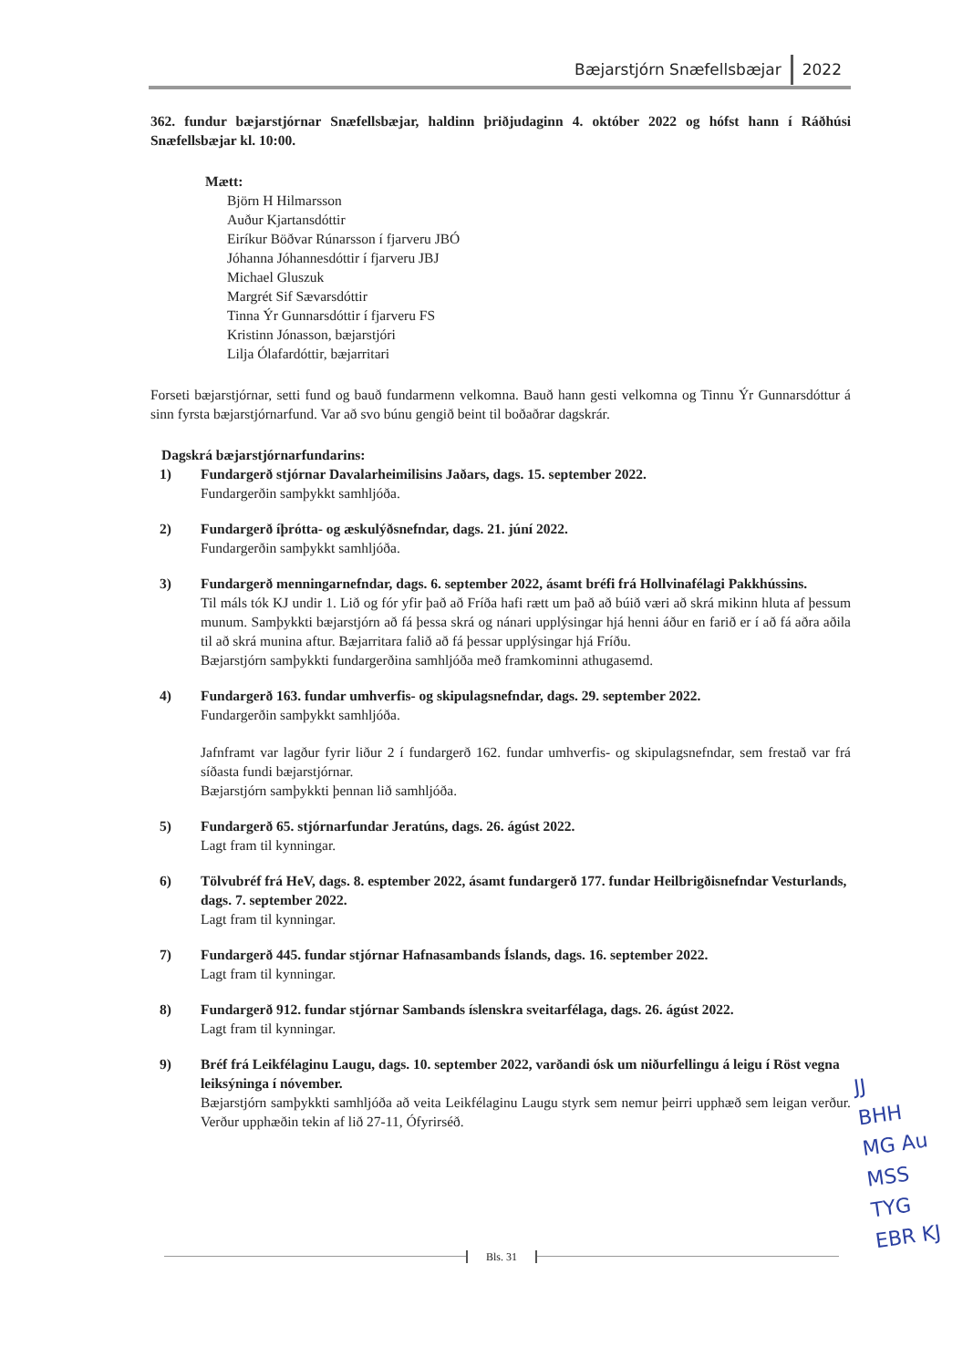Bæjarstjórn Snæfellsbæjar 2022
362. fundur bæjarstjórnar Snæfellsbæjar, haldinn þriðjudaginn 4. október 2022 og hófst hann í Ráðhúsi Snæfellsbæjar kl. 10:00.
Mætt:
Björn H Hilmarsson
Auður Kjartansdóttir
Eiríkur Böðvar Rúnarsson í fjarveru JBÓ
Jóhanna Jóhannesdóttir í fjarveru JBJ
Michael Gluszuk
Margrét Sif Sævarsdóttir
Tinna Ýr Gunnarsdóttir í fjarveru FS
Kristinn Jónasson, bæjarstjóri
Lilja Ólafardóttir, bæjarritari
Forseti bæjarstjórnar, setti fund og bauð fundarmenn velkomna. Bauð hann gesti velkomna og Tinnu Ýr Gunnarsdóttur á sinn fyrsta bæjarstjórnarfund. Var að svo búnu gengið beint til boðaðrar dagskrár.
Dagskrá bæjarstjórnarfundarins:
1) Fundargerð stjórnar Davalarheimilisins Jaðars, dags. 15. september 2022.
Fundargerðin samþykkt samhljóða.
2) Fundargerð íþrótta- og æskulýðsnefndar, dags. 21. júní 2022.
Fundargerðin samþykkt samhljóða.
3) Fundargerð menningarnefndar, dags. 6. september 2022, ásamt bréfi frá Hollvinafélagi Pakkhússins.
Til máls tók KJ undir 1. Lið og fór yfir það að Fríða hafi rætt um það að búið væri að skrá mikinn hluta af þessum munum. Samþykkti bæjarstjórn að fá þessa skrá og nánari upplýsingar hjá henni áður en farið er í að fá aðra aðila til að skrá munina aftur. Bæjarritara falið að fá þessar upplýsingar hjá Fríðu.
Bæjarstjórn samþykkti fundargerðina samhljóða með framkominni athugasemd.
4) Fundargerð 163. fundar umhverfis- og skipulagsnefndar, dags. 29. september 2022.
Fundargerðin samþykkt samhljóða.
Jafnframt var lagður fyrir liður 2 í fundargerð 162. fundar umhverfis- og skipulagsnefndar, sem frestað var frá síðasta fundi bæjarstjórnar.
Bæjarstjórn samþykkti þennan lið samhljóða.
5) Fundargerð 65. stjórnarfundar Jeratúns, dags. 26. ágúst 2022.
Lagt fram til kynningar.
6) Tölvubréf frá HeV, dags. 8. esptember 2022, ásamt fundargerð 177. fundar Heilbrigðisnefndar Vesturlands, dags. 7. september 2022.
Lagt fram til kynningar.
7) Fundargerð 445. fundar stjórnar Hafnasambands Íslands, dags. 16. september 2022.
Lagt fram til kynningar.
8) Fundargerð 912. fundar stjórnar Sambands íslenskra sveitarfélaga, dags. 26. ágúst 2022.
Lagt fram til kynningar.
9) Bréf frá Leikfélaginu Laugu, dags. 10. september 2022, varðandi ósk um niðurfellingu á leigu í Röst vegna leiksýninga í nóvember.
Bæjarstjórn samþykkti samhljóða að veita Leikfélaginu Laugu styrk sem nemur þeirri upphæð sem leigan verður. Verður upphæðin tekin af lið 27-11, Ófyrirséð.
Bls. 31
JJ
BHH
MG Au
MSS
TYG
EBR KJ